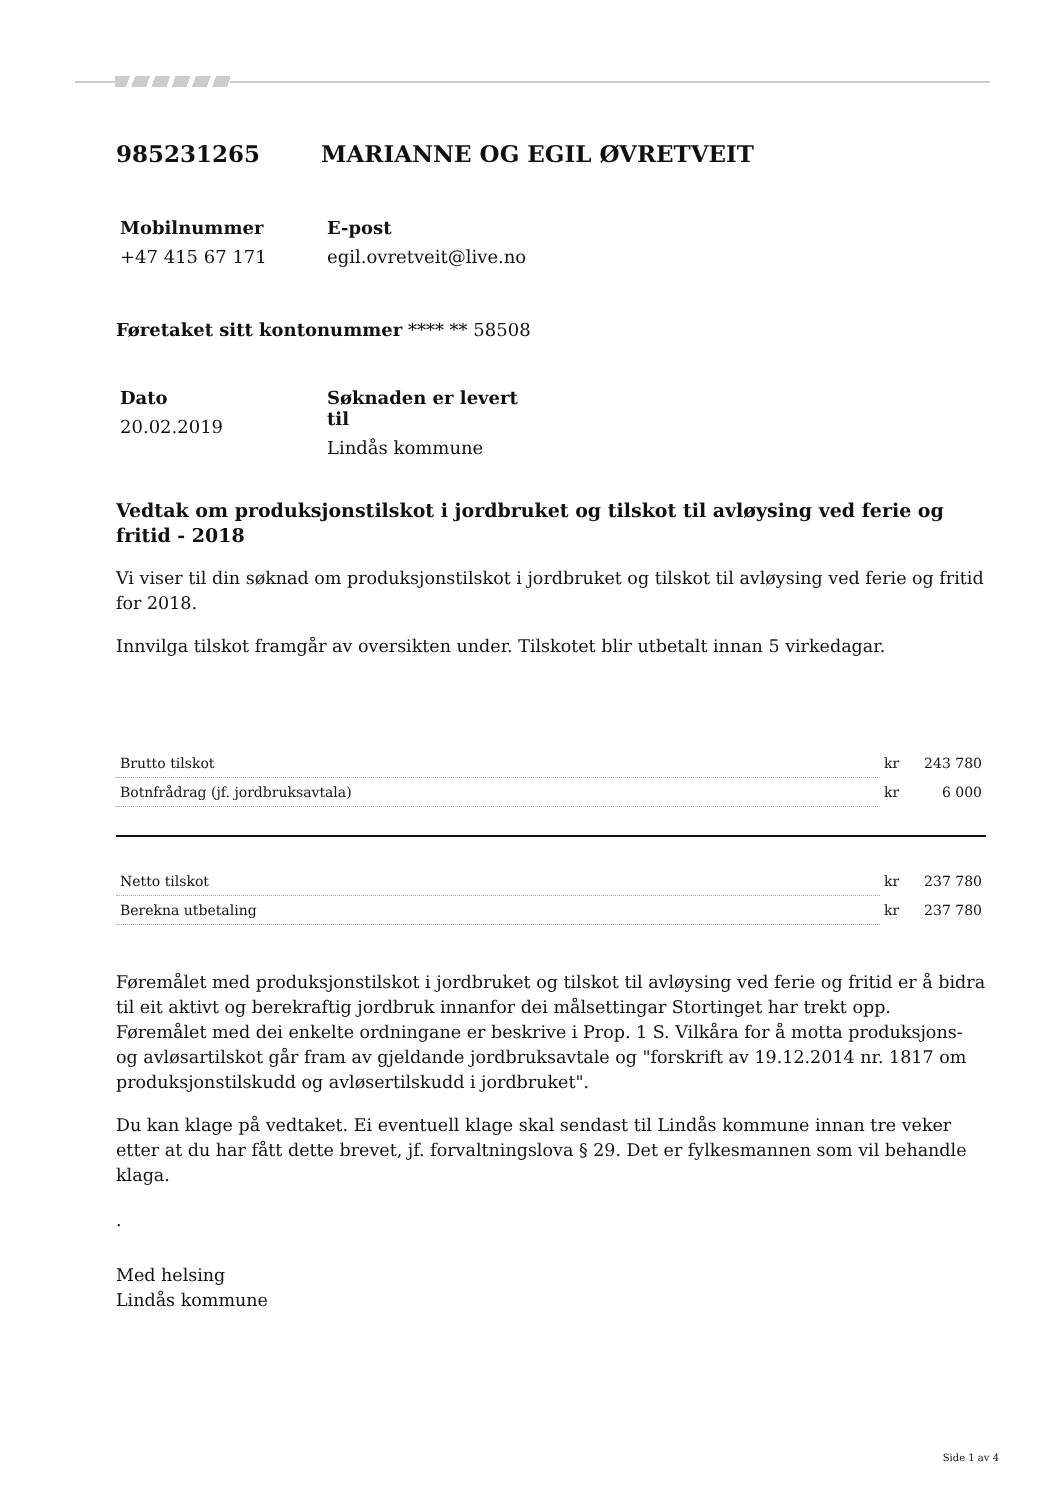985231265 MARIANNE OG EGIL ØVRETVEIT
Mobilnummer
+47 415 67 171
E-post
egil.ovretveit@live.no
Føretaket sitt kontonummer **** ** 58508
Dato
20.02.2019
Søknaden er levert til
Lindås kommune
Vedtak om produksjonstilskot i jordbruket og tilskot til avløysing ved ferie og fritid - 2018
Vi viser til din søknad om produksjonstilskot i jordbruket og tilskot til avløysing ved ferie og fritid for 2018.
Innvilga tilskot framgår av oversikten under. Tilskotet blir utbetalt innan 5 virkedagar.
| Brutto tilskot | kr | 243 780 |
| Botnfrådrag (jf. jordbruksavtala) | kr | 6 000 |
| Netto tilskot | kr | 237 780 |
| Berekna utbetaling | kr | 237 780 |
Føremålet med produksjonstilskot i jordbruket og tilskot til avløysing ved ferie og fritid er å bidra til eit aktivt og berekraftig jordbruk innanfor dei målsettingar Stortinget har trekt opp. Føremålet med dei enkelte ordningane er beskrive i Prop. 1 S. Vilkåra for å motta produksjons- og avløsartilskot går fram av gjeldande jordbruksavtale og "forskrift av 19.12.2014 nr. 1817 om produksjonstilskudd og avløsertilskudd i jordbruket".
Du kan klage på vedtaket. Ei eventuell klage skal sendast til Lindås kommune innan tre veker etter at du har fått dette brevet, jf. forvaltningslova § 29. Det er fylkesmannen som vil behandle klaga.
.
Med helsing
Lindås kommune
Side 1 av 4